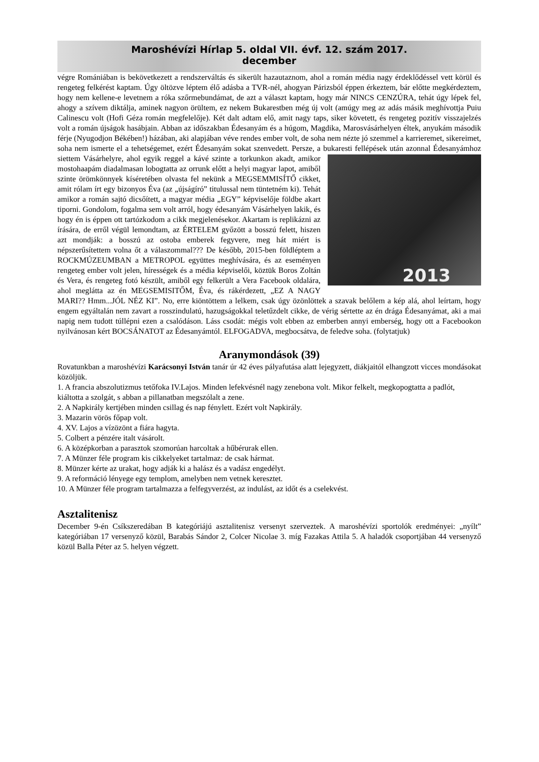Maroshévízi Hírlap 5. oldal VII. évf. 12. szám 2017.
december
végre Romániában is bekövetkezett a rendszerváltás és sikerült hazautaznom, ahol a román média nagy érdeklődéssel vett körül és rengeteg felkérést kaptam. Úgy öltözve léptem élő adásba a TVR-nél, ahogyan Párizsból éppen érkeztem, bár előtte megkérdeztem, hogy nem kellene-e levetnem a róka szőrmebundámat, de azt a választ kaptam, hogy már NINCS CENZÚRA, tehát úgy lépek fel, ahogy a szívem diktálja, aminek nagyon örültem, ez nekem Bukarestben még új volt (amúgy meg az adás másik meghívottja Puiu Calinescu volt (Hofi Géza román megfelelője). Két dalt adtam elő, amit nagy taps, siker követett, és rengeteg pozitív visszajelzés volt a román újságok hasábjain. Abban az időszakban Édesanyám és a húgom, Magdika, Marosvásárhelyen éltek, anyukám második férje (Nyugodjon Békében!) házában, aki alapjában véve rendes ember volt, de soha nem nézte jó szemmel a karrieremet, sikereimet, soha nem ismerte el a tehetségemet, ezért Édesanyám sokat szenvedett. Persze, a bukaresti fellépések után azonnal Édesanyámhoz siettem Vásárhelyre, ahol egyik reggel a kávé szinte a torkunkon 2013 akadt, amikor mostohaapám diadalmasan lobogtatta az orrunk előtt a helyi magyar lapot, amiből szinte örömkönnyek kíséretében olvasta fel nekünk a MEGSEMMISÍTŐ cikket, amit rólam írt egy bizonyos Éva (az „újságíró” titulussal nem tüntetném ki). Tehát amikor a román sajtó dicsőített, a magyar média „EGY” képviselője földbe akart tiporni. Gondolom, fogalma sem volt arról, hogy édesanyám Vásárhelyen lakik, és hogy én is éppen ott tartózkodom a cikk megjelenésekor. Akartam is replikázni az írására, de erről végül lemondtam, az ÉRTELEM győzött a bosszú felett, hiszen azt mondják: a bosszú az ostoba emberek fegyvere, meg hát miért is népszerűsítettem volna őt a válaszommal??? De később, 2015-ben földléptem a ROCKMÚZEUMBAN a METROPOL együttes meghívására, és az eseményen rengeteg ember volt jelen, hírességek és a média képviselői, köztük Boros Zoltán és Vera, és rengeteg fotó készült, amiből egy felkerült a Vera Facebook oldalára, ahol meglátta az én MEGSEMISITŐM, Éva, és rákérdezett, „EZ A NAGY MARI?? Hmm...JÓL NÉZ KI”. No, erre kiöntöttem a lelkem, csak úgy özönlöttek a szavak belőlem a kép alá, ahol leírtam, hogy engem egyáltalán nem zavart a rosszindulatú, hazugságokkal teletűzdelt cikke, de vérig sértette az én drága Édesanyámat, aki a mai napig nem tudott túllépni ezen a csalódáson. Láss csodát: mégis volt ebben az emberben annyi emberség, hogy ott a Facebookon nyilvánosan kért BOCSÁNATOT az Édesanyámtól. ELFOGADVA, megbocsátva, de feledve soha. (folytatjuk)
Aranymondások (39)
Rovatunkban a maroshévízi Karácsonyi István tanár úr 42 éves pályafutása alatt lejegyzett, diákjaitól elhangzott vicces mondásokat közöljük.
1. A francia abszolutizmus tetőfoka IV.Lajos. Minden lefekvésnél nagy zenebona volt. Mikor felkelt, megkopogtatta a padlót, kiáltotta a szolgát, s abban a pillanatban megszólalt a zene.
2. A Napkirály kertjében minden csillag és nap fénylett. Ezért volt Napkirály.
3. Mazarin vörös főpap volt.
4. XV. Lajos a vízözönt a fiára hagyta.
5. Colbert a pénzére italt vásárolt.
6. A középkorban a parasztok szomorúan harcoltak a hűbérurak ellen.
7. A Münzer féle program kis cikkelyeket tartalmaz: de csak hármat.
8. Münzer kérte az urakat, hogy adják ki a halász és a vadász engedélyt.
9. A reformáció lényege egy templom, amelyben nem vetnek keresztet.
10. A Münzer féle program tartalmazza a felfegyverzést, az indulást, az időt és a cselekvést.
Asztalitenisz
December 9-én Csíkszeredában B kategóriájú asztalitenisz versenyt szerveztek. A maroshévízi sportolók eredményei: „nyílt” kategóriában 17 versenyző közül, Barabás Sándor 2, Colcer Nicolae 3. míg Fazakas Attila 5. A haladók csoportjában 44 versenyző közül Balla Péter az 5. helyen végzett.